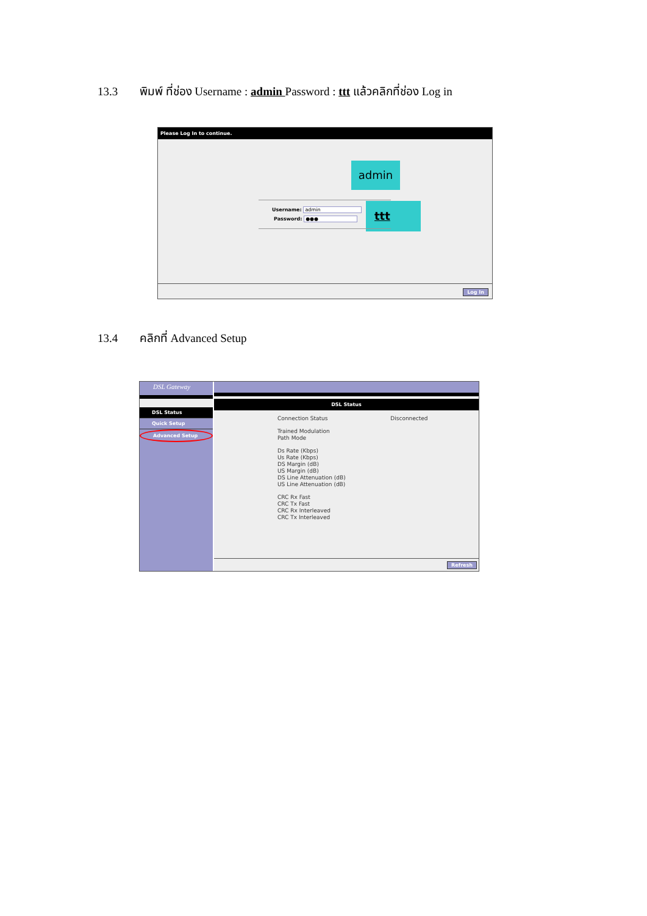13.3 พิมพ์ ที่ช่อง Username : admin Password : ttt แล้วคลิกที่ช่อง Log in
Please Log In to continue.
admin
ttt
Username: admin
Password: ●●●
Log In
13.4 คลิกที่ Advanced Setup
DSL Gateway
DSL Status
Quick Setup
Advanced Setup
DSL Status
Connection Status Disconnected
Trained Modulation
Path Mode
Ds Rate (Kbps)
Us Rate (Kbps)
DS Margin (dB)
US Margin (dB)
DS Line Attenuation (dB)
US Line Attenuation (dB)
CRC Rx Fast
CRC Tx Fast
CRC Rx Interleaved
CRC Tx Interleaved
Refresh